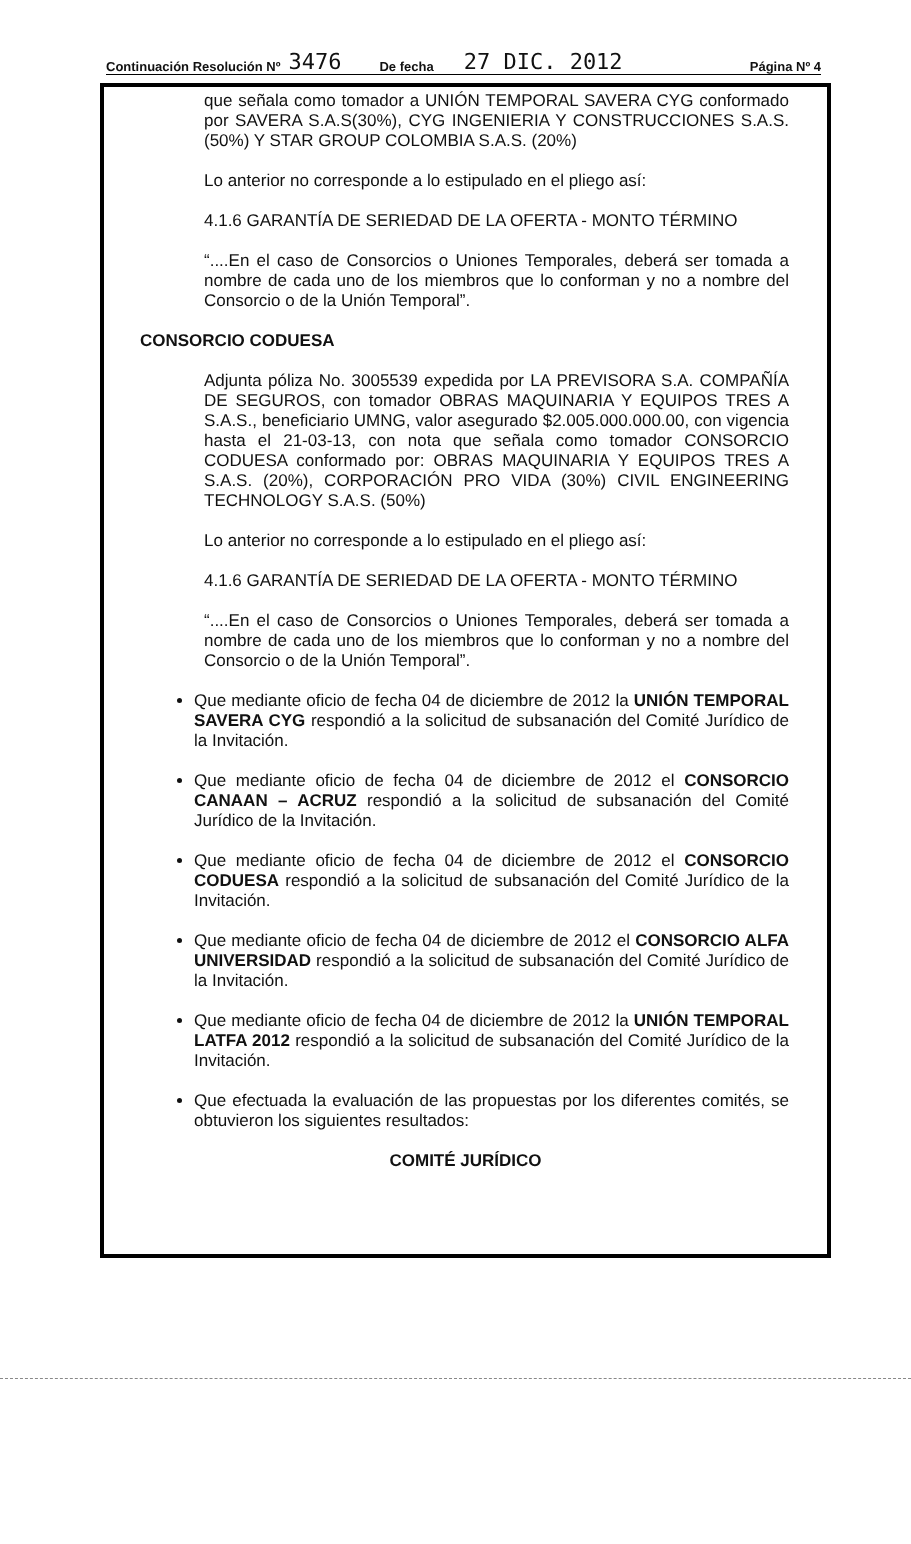Continuación Resolución Nº 3476 De fecha 27 DIC. 2012 Página Nº 4
que señala como tomador a UNIÓN TEMPORAL SAVERA CYG conformado por SAVERA S.A.S(30%), CYG INGENIERIA Y CONSTRUCCIONES S.A.S. (50%) Y STAR GROUP COLOMBIA S.A.S. (20%)
Lo anterior no corresponde a lo estipulado en el pliego así:
4.1.6 GARANTÍA DE SERIEDAD DE LA OFERTA - MONTO TÉRMINO
“....En el caso de Consorcios o Uniones Temporales, deberá ser tomada a nombre de cada uno de los miembros que lo conforman y no a nombre del Consorcio o de la Unión Temporal”.
CONSORCIO CODUESA
Adjunta póliza No. 3005539 expedida por LA PREVISORA S.A. COMPAÑÍA DE SEGUROS, con tomador OBRAS MAQUINARIA Y EQUIPOS TRES A S.A.S., beneficiario UMNG, valor asegurado $2.005.000.000.00, con vigencia hasta el 21-03-13, con nota que señala como tomador CONSORCIO CODUESA conformado por: OBRAS MAQUINARIA Y EQUIPOS TRES A S.A.S. (20%), CORPORACIÓN PRO VIDA (30%) CIVIL ENGINEERING TECHNOLOGY S.A.S. (50%)
Lo anterior no corresponde a lo estipulado en el pliego así:
4.1.6 GARANTÍA DE SERIEDAD DE LA OFERTA - MONTO TÉRMINO
“....En el caso de Consorcios o Uniones Temporales, deberá ser tomada a nombre de cada uno de los miembros que lo conforman y no a nombre del Consorcio o de la Unión Temporal”.
Que mediante oficio de fecha 04 de diciembre de 2012 la UNIÓN TEMPORAL SAVERA CYG respondió a la solicitud de subsanación del Comité Jurídico de la Invitación.
Que mediante oficio de fecha 04 de diciembre de 2012 el CONSORCIO CANAAN – ACRUZ respondió a la solicitud de subsanación del Comité Jurídico de la Invitación.
Que mediante oficio de fecha 04 de diciembre de 2012 el CONSORCIO CODUESA respondió a la solicitud de subsanación del Comité Jurídico de la Invitación.
Que mediante oficio de fecha 04 de diciembre de 2012 el CONSORCIO ALFA UNIVERSIDAD respondió a la solicitud de subsanación del Comité Jurídico de la Invitación.
Que mediante oficio de fecha 04 de diciembre de 2012 la UNIÓN TEMPORAL LATFA 2012 respondió a la solicitud de subsanación del Comité Jurídico de la Invitación.
Que efectuada la evaluación de las propuestas por los diferentes comités, se obtuvieron los siguientes resultados:
COMITÉ JURÍDICO